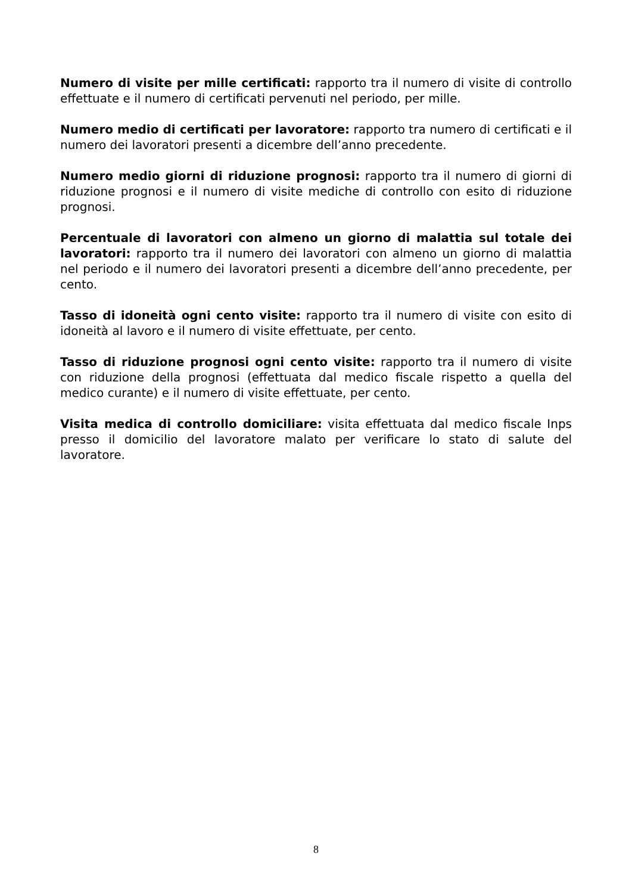Numero di visite per mille certificati: rapporto tra il numero di visite di controllo effettuate e il numero di certificati pervenuti nel periodo, per mille.
Numero medio di certificati per lavoratore: rapporto tra numero di certificati e il numero dei lavoratori presenti a dicembre dell’anno precedente.
Numero medio giorni di riduzione prognosi: rapporto tra il numero di giorni di riduzione prognosi e il numero di visite mediche di controllo con esito di riduzione prognosi.
Percentuale di lavoratori con almeno un giorno di malattia sul totale dei lavoratori: rapporto tra il numero dei lavoratori con almeno un giorno di malattia nel periodo e il numero dei lavoratori presenti a dicembre dell’anno precedente, per cento.
Tasso di idoneità ogni cento visite: rapporto tra il numero di visite con esito di idoneità al lavoro e il numero di visite effettuate, per cento.
Tasso di riduzione prognosi ogni cento visite: rapporto tra il numero di visite con riduzione della prognosi (effettuata dal medico fiscale rispetto a quella del medico curante) e il numero di visite effettuate, per cento.
Visita medica di controllo domiciliare: visita effettuata dal medico fiscale Inps presso il domicilio del lavoratore malato per verificare lo stato di salute del lavoratore.
8